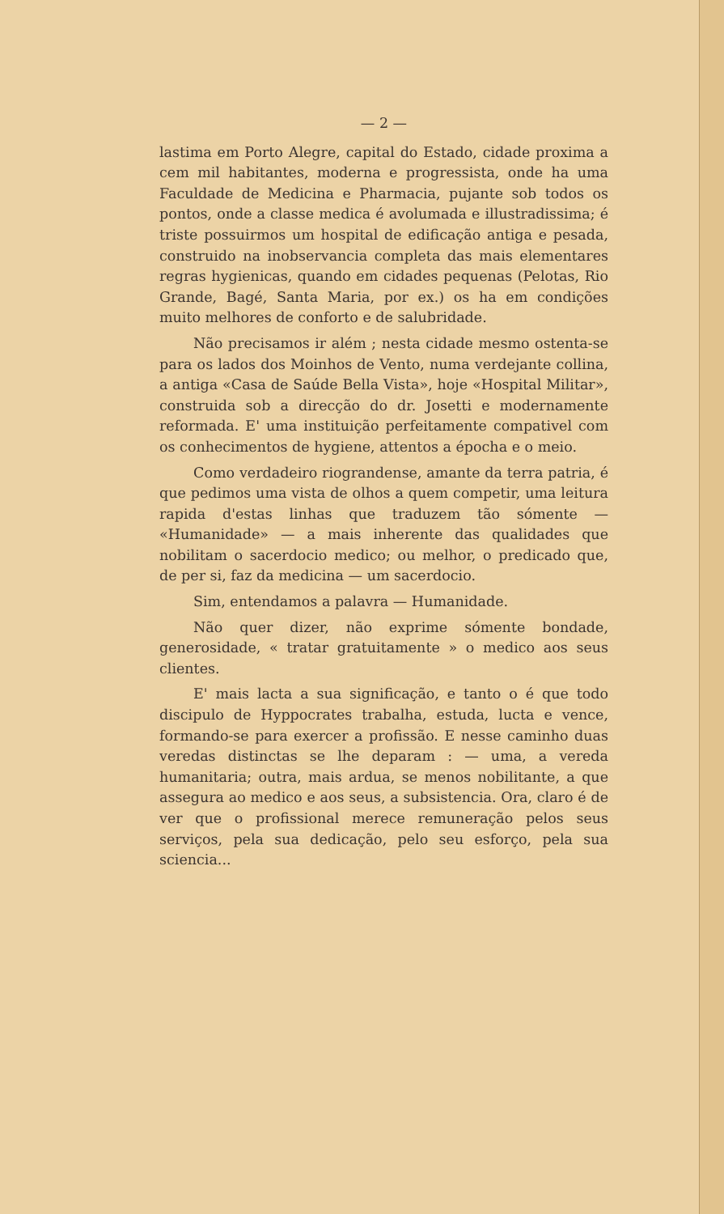— 2 —
lastima em Porto Alegre, capital do Estado, cidade proxima a cem mil habitantes, moderna e progressista, onde ha uma Faculdade de Medicina e Pharmacia, pujante sob todos os pontos, onde a classe medica é avolumada e illustradissima; é triste possuirmos um hospital de edificação antiga e pesada, construido na inobservancia completa das mais elementares regras hygienicas, quando em cidades pequenas (Pelotas, Rio Grande, Bagé, Santa Maria, por ex.) os ha em condições muito melhores de conforto e de salubridade.
Não precisamos ir além ; nesta cidade mesmo ostenta-se para os lados dos Moinhos de Vento, numa verdejante collina, a antiga «Casa de Saúde Bella Vista», hoje «Hospital Militar», construida sob a direcção do dr. Josetti e modernamente reformada. E' uma instituição perfeitamente compativel com os conhecimentos de hygiene, attentos a épocha e o meio.
Como verdadeiro riograndense, amante da terra patria, é que pedimos uma vista de olhos a quem competir, uma leitura rapida d'estas linhas que traduzem tão sómente — «Humanidade» — a mais inherente das qualidades que nobilitam o sacerdocio medico; ou melhor, o predicado que, de per si, faz da medicina — um sacerdocio.
Sim, entendamos a palavra — Humanidade.
Não quer dizer, não exprime sómente bondade, generosidade, « tratar gratuitamente » o medico aos seus clientes.
E' mais lacta a sua significação, e tanto o é que todo discipulo de Hyppocrates trabalha, estuda, lucta e vence, formando-se para exercer a profissão. E nesse caminho duas veredas distinctas se lhe deparam : — uma, a vereda humanitaria; outra, mais ardua, se menos nobilitante, a que assegura ao medico e aos seus, a subsistencia. Ora, claro é de ver que o profissional merece remuneração pelos seus serviços, pela sua dedicação, pelo seu esforço, pela sua sciencia...